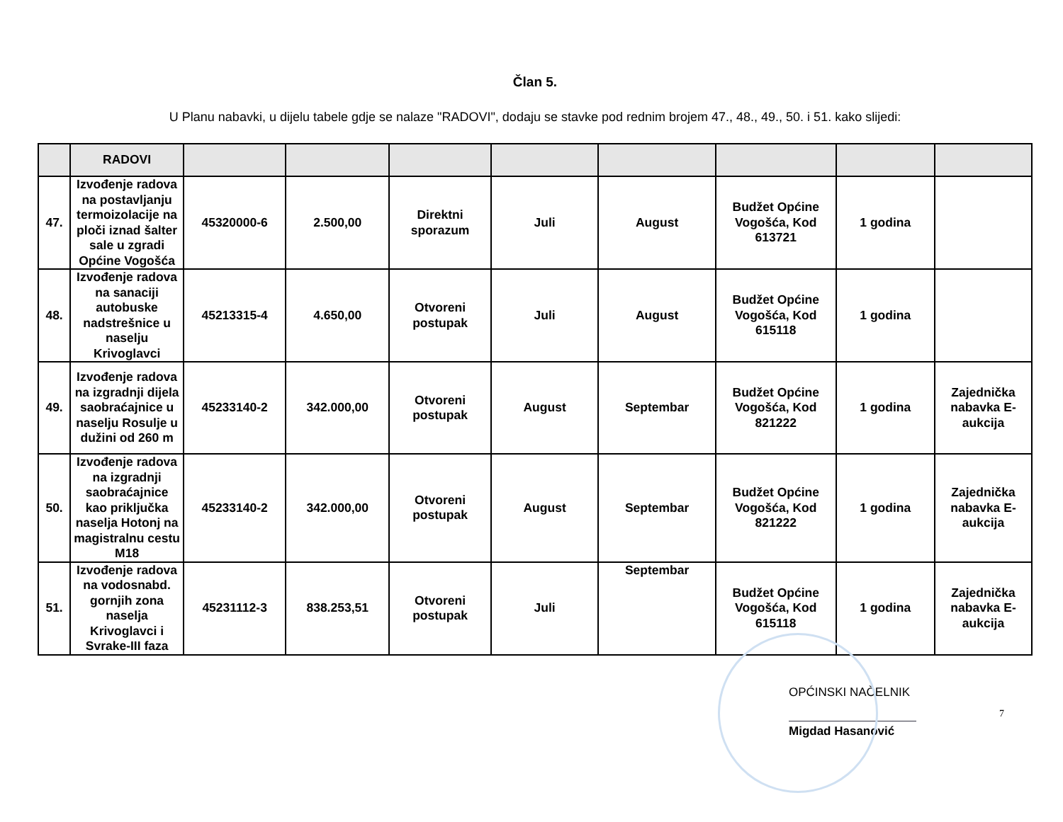Član 5.
U Planu nabavki, u dijelu tabele gdje se nalaze "RADOVI", dodaju se stavke pod rednim brojem 47., 48., 49., 50. i 51. kako slijedi:
| | RADOVI | | | | | | | | |
| --- | --- | --- | --- | --- | --- | --- | --- | --- | --- |
| 47. | Izvođenje radova na postavljanju termoizolacije na ploči iznad šalter sale u zgradi Općine Vogošća | 45320000-6 | 2.500,00 | Direktni sporazum | Juli | August | Budžet Općine Vogošća, Kod 613721 | 1 godina | |
| 48. | Izvođenje radova na sanaciji autobuske nadstrešnice u naselju Krivoglavci | 45213315-4 | 4.650,00 | Otvoreni postupak | Juli | August | Budžet Općine Vogošća, Kod 615118 | 1 godina | |
| 49. | Izvođenje radova na izgradnji dijela saobraćajnice u naselju Rosulje u dužini od 260 m | 45233140-2 | 342.000,00 | Otvoreni postupak | August | Septembar | Budžet Općine Vogošća, Kod 821222 | 1 godina | Zajednička nabavka E-aukcija |
| 50. | Izvođenje radova na izgradnji saobraćajnice kao priključka naselja Hotonj na magistralnu cestu M18 | 45233140-2 | 342.000,00 | Otvoreni postupak | August | Septembar | Budžet Općine Vogošća, Kod 821222 | 1 godina | Zajednička nabavka E-aukcija |
| 51. | Izvođenje radova na vodosnabd. gornjih zona naselja Krivoglavci i Svrake-III faza | 45231112-3 | 838.253,51 | Otvoreni postupak | Juli | Septembar | Budžet Općine Vogošća, Kod 615118 | 1 godina | Zajednička nabavka E-aukcija |
OPĆINSKI NAČELNIK
Migdad Hasanović
7